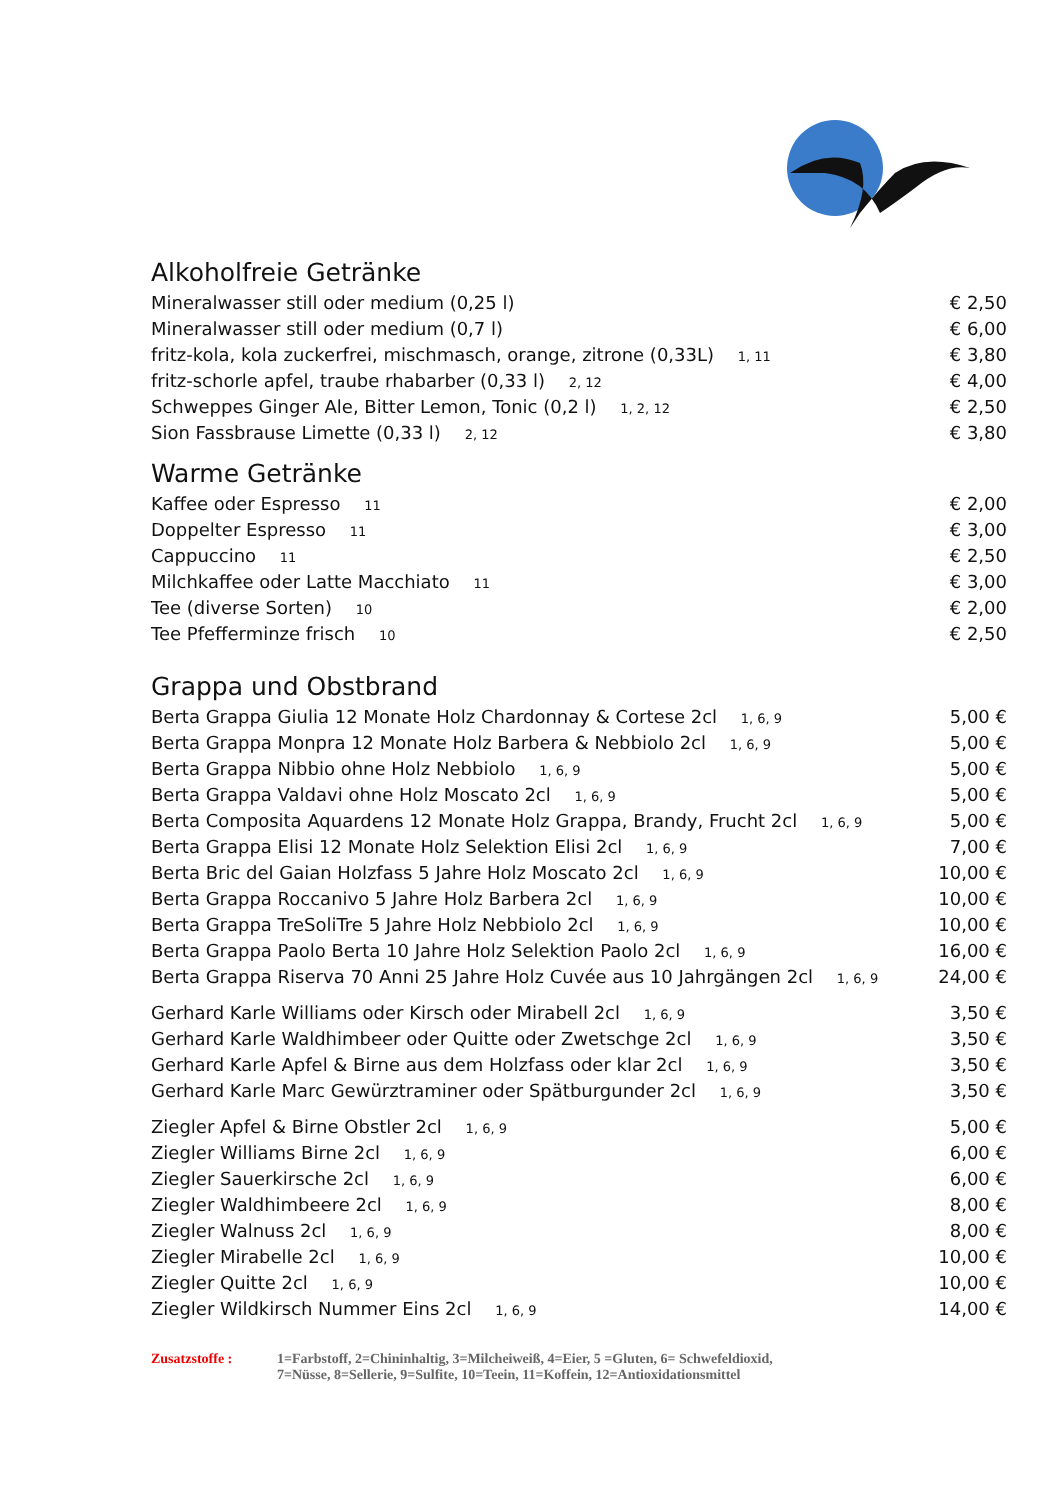Alkoholfreie Getränke
| Mineralwasser still oder medium (0,25 l) | € 2,50 |
| Mineralwasser still oder medium (0,7 l) | € 6,00 |
| fritz-kola, kola zuckerfrei, mischmasch, orange, zitrone (0,33L) 1, 11 | € 3,80 |
| fritz-schorle apfel, traube rhabarber (0,33 l) 2, 12 | € 4,00 |
| Schweppes Ginger Ale, Bitter Lemon, Tonic (0,2 l) 1, 2, 12 | € 2,50 |
| Sion Fassbrause Limette (0,33 l) 2, 12 | € 3,80 |
Warme Getränke
| Kaffee oder Espresso 11 | € 2,00 |
| Doppelter Espresso 11 | € 3,00 |
| Cappuccino 11 | € 2,50 |
| Milchkaffee oder Latte Macchiato 11 | € 3,00 |
| Tee (diverse Sorten) 10 | € 2,00 |
| Tee Pfefferminze frisch 10 | € 2,50 |
Grappa und Obstbrand
| Berta Grappa Giulia 12 Monate Holz Chardonnay & Cortese 2cl 1, 6, 9 | 5,00 € |
| Berta Grappa Monpra 12 Monate Holz Barbera & Nebbiolo 2cl 1, 6, 9 | 5,00 € |
| Berta Grappa Nibbio ohne Holz Nebbiolo 1, 6, 9 | 5,00 € |
| Berta Grappa Valdavi ohne Holz Moscato 2cl 1, 6, 9 | 5,00 € |
| Berta Composita Aquardens 12 Monate Holz Grappa, Brandy, Frucht 2cl 1, 6, 9 | 5,00 € |
| Berta Grappa Elisi 12 Monate Holz Selektion Elisi 2cl 1, 6, 9 | 7,00 € |
| Berta Bric del Gaian Holzfass 5 Jahre Holz Moscato 2cl 1, 6, 9 | 10,00 € |
| Berta Grappa Roccanivo 5 Jahre Holz Barbera 2cl 1, 6, 9 | 10,00 € |
| Berta Grappa TreSoliTre 5 Jahre Holz Nebbiolo 2cl 1, 6, 9 | 10,00 € |
| Berta Grappa Paolo Berta 10 Jahre Holz Selektion Paolo 2cl 1, 6, 9 | 16,00 € |
| Berta Grappa Riserva 70 Anni 25 Jahre Holz Cuvée aus 10 Jahrgängen 2cl 1, 6, 9 | 24,00 € |
| Gerhard Karle Williams oder Kirsch oder Mirabell 2cl 1, 6, 9 | 3,50 € |
| Gerhard Karle Waldhimbeer oder Quitte oder Zwetschge 2cl 1, 6, 9 | 3,50 € |
| Gerhard Karle Apfel & Birne aus dem Holzfass oder klar 2cl 1, 6, 9 | 3,50 € |
| Gerhard Karle Marc Gewürztraminer oder Spätburgunder 2cl 1, 6, 9 | 3,50 € |
| Ziegler Apfel & Birne Obstler 2cl 1, 6, 9 | 5,00 € |
| Ziegler Williams Birne 2cl 1, 6, 9 | 6,00 € |
| Ziegler Sauerkirsche 2cl 1, 6, 9 | 6,00 € |
| Ziegler Waldhimbeere 2cl 1, 6, 9 | 8,00 € |
| Ziegler Walnuss 2cl 1, 6, 9 | 8,00 € |
| Ziegler Mirabelle 2cl 1, 6, 9 | 10,00 € |
| Ziegler Quitte 2cl 1, 6, 9 | 10,00 € |
| Ziegler Wildkirsch Nummer Eins 2cl 1, 6, 9 | 14,00 € |
Zusatzstoffe : 1=Farbstoff, 2=Chininhaltig, 3=Milcheiweiß, 4=Eier, 5 =Gluten, 6= Schwefeldioxid,
7=Nüsse, 8=Sellerie, 9=Sulfite, 10=Teein, 11=Koffein, 12=Antioxidationsmittel